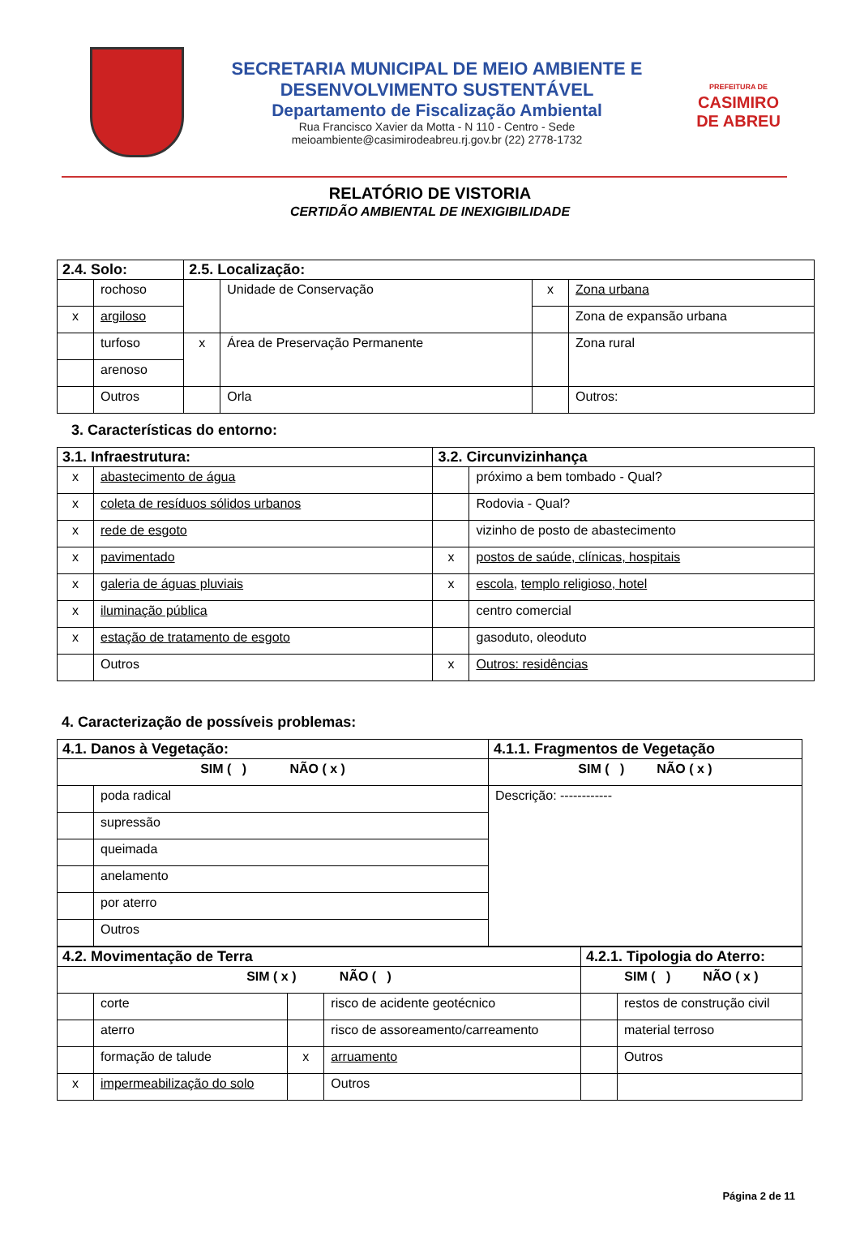SECRETARIA MUNICIPAL DE MEIO AMBIENTE E DESENVOLVIMENTO SUSTENTÁVEL
Departamento de Fiscalização Ambiental
Rua Francisco Xavier da Motta - N 110 - Centro - Sede
meioambiente@casimirodeabreu.rj.gov.br (22) 2778-1732
PREFEITURA DE
CASIMIRO DE ABREU
RELATÓRIO DE VISTORIA
CERTIDÃO AMBIENTAL DE INEXIGIBILIDADE
| 2.4. Solo: | | 2.5. Localização: | | | |
| | rochoso | | Unidade de Conservação | x | Zona urbana |
| x | argiloso | | | | Zona de expansão urbana |
| | turfoso | x | Área de Preservação Permanente | | Zona rural |
| | arenoso | | | | |
| | Outros | | Orla | | Outros: |
3. Características do entorno:
| 3.1. Infraestrutura: | | 3.2. Circunvizinhança | |
| x | abastecimento de água | | próximo a bem tombado - Qual? |
| x | coleta de resíduos sólidos urbanos | | Rodovia - Qual? |
| x | rede de esgoto | | vizinho de posto de abastecimento |
| x | pavimentado | x | postos de saúde, clínicas, hospitais |
| x | galeria de águas pluviais | x | escola , templo religioso, hotel |
| x | iluminação pública | | centro comercial |
| x | estação de tratamento de esgoto | | gasoduto, oleoduto |
| | Outros | x | Outros: residências |
4. Caracterização de possíveis problemas:
| 4.1. Danos à Vegetação: | | 4.1.1. Fragmentos de Vegetação |
| SIM ( ) NÃO ( x ) | | SIM ( ) NÃO ( x ) |
| | poda radical | Descrição: ------------ |
| | supressão | |
| | queimada | |
| | anelamento | |
| | por aterro | |
| | Outros | |
| 4.2. Movimentação de Terra | | | | 4.2.1. Tipologia do Aterro: | |
| SIM ( x ) NÃO ( ) | | | | SIM ( ) NÃO ( x ) | |
| | corte | | risco de acidente geotécnico | | restos de construção civil |
| | aterro | | risco de assoreamento/carreamento | | material terroso |
| | formação de talude | x | arruamento | | Outros |
| x | impermeabilização do solo | | Outros | | |
Página 2 de 11